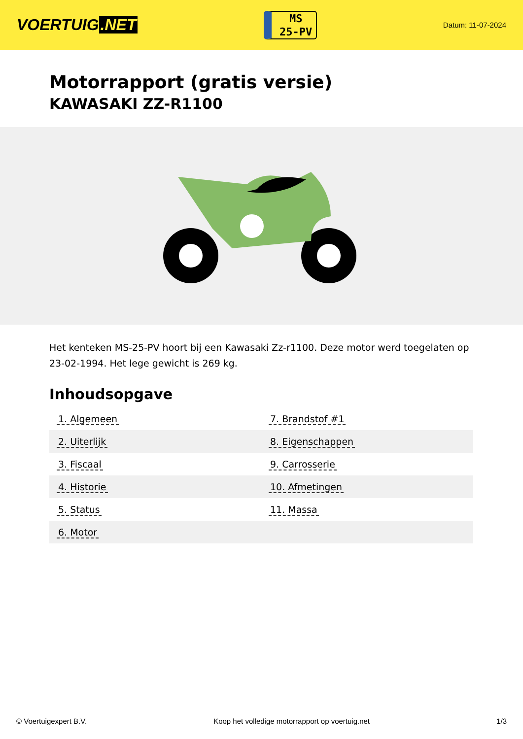VOERTUIG.NET
MS
25-PV
Datum: 11-07-2024
Motorrapport (gratis versie)
KAWASAKI ZZ-R1100
Het kenteken MS-25-PV hoort bij een Kawasaki Zz-r1100. Deze motor werd toegelaten op 23-02-1994. Het lege gewicht is 269 kg.
Inhoudsopgave
| 1. Algemeen | 7. Brandstof #1 |
| 2. Uiterlijk | 8. Eigenschappen |
| 3. Fiscaal | 9. Carrosserie |
| 4. Historie | 10. Afmetingen |
| 5. Status | 11. Massa |
| 6. Motor | |
© Voertuigexpert B.V. Koop het volledige motorrapport op voertuig.net 1/3